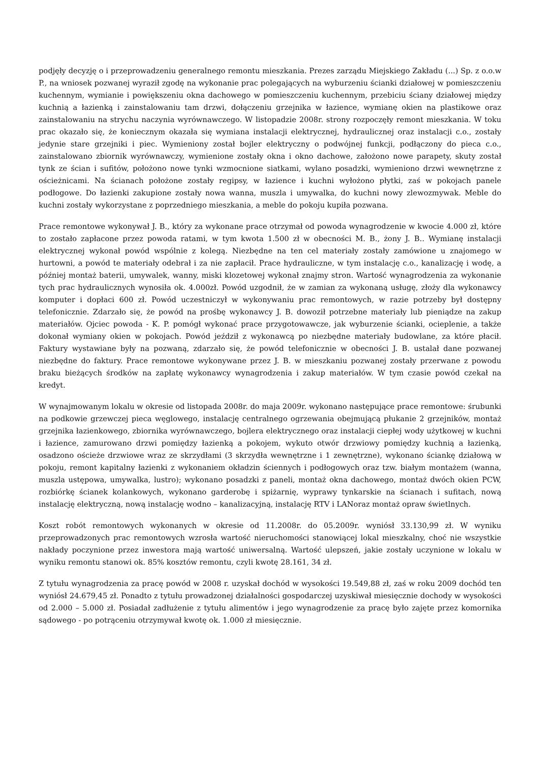podjęły decyzję o i przeprowadzeniu generalnego remontu mieszkania. Prezes zarządu Miejskiego Zakładu (...) Sp. z o.o.w P., na wniosek pozwanej wyraził zgodę na wykonanie prac polegających na wyburzeniu ścianki działowej w pomieszczeniu kuchennym, wymianie i powiększeniu okna dachowego w pomieszczeniu kuchennym, przebiciu ściany działowej między kuchnią a łazienką i zainstalowaniu tam drzwi, dołączeniu grzejnika w łazience, wymianę okien na plastikowe oraz zainstalowaniu na strychu naczynia wyrównawczego. W listopadzie 2008r. strony rozpoczęły remont mieszkania. W toku prac okazało się, że koniecznym okazała się wymiana instalacji elektrycznej, hydraulicznej oraz instalacji c.o., zostały jedynie stare grzejniki i piec. Wymieniony został bojler elektryczny o podwójnej funkcji, podłączony do pieca c.o., zainstalowano zbiornik wyrównawczy, wymienione zostały okna i okno dachowe, założono nowe parapety, skuty został tynk ze ścian i sufitów, położono nowe tynki wzmocnione siatkami, wylano posadzki, wymieniono drzwi wewnętrzne z ościeżnicami. Na ścianach położone zostały regipsy, w łazience i kuchni wyłożono płytki, zaś w pokojach panele podłogowe. Do łazienki zakupione zostały nowa wanna, muszla i umywalka, do kuchni nowy zlewozmywak. Meble do kuchni zostały wykorzystane z poprzedniego mieszkania, a meble do pokoju kupiła pozwana.
Prace remontowe wykonywał J. B., który za wykonane prace otrzymał od powoda wynagrodzenie w kwocie 4.000 zł, które to zostało zapłacone przez powoda ratami, w tym kwota 1.500 zł w obecności M. B., żony J. B.. Wymianę instalacji elektrycznej wykonał powód wspólnie z kolegą. Niezbędne na ten cel materiały zostały zamówione u znajomego w hurtowni, a powód te materiały odebrał i za nie zapłacił. Prace hydrauliczne, w tym instalację c.o., kanalizację i wodę, a później montaż baterii, umywalek, wanny, miski klozetowej wykonał znajmy stron. Wartość wynagrodzenia za wykonanie tych prac hydraulicznych wynosiła ok. 4.000zł. Powód uzgodnił, że w zamian za wykonaną usługę, złoży dla wykonawcy komputer i dopłaci 600 zł. Powód uczestniczył w wykonywaniu prac remontowych, w razie potrzeby był dostępny telefonicznie. Zdarzało się, że powód na prośbę wykonawcy J. B. dowoził potrzebne materiały lub pieniądze na zakup materiałów. Ojciec powoda - K. P. pomógł wykonać prace przygotowawcze, jak wyburzenie ścianki, ocieplenie, a także dokonał wymiany okien w pokojach. Powód jeździł z wykonawcą po niezbędne materiały budowlane, za które płacił. Faktury wystawiane były na pozwaną, zdarzało się, że powód telefonicznie w obecności J. B. ustalał dane pozwanej niezbędne do faktury. Prace remontowe wykonywane przez J. B. w mieszkaniu pozwanej zostały przerwane z powodu braku bieżących środków na zapłatę wykonawcy wynagrodzenia i zakup materiałów. W tym czasie powód czekał na kredyt.
W wynajmowanym lokalu w okresie od listopada 2008r. do maja 2009r. wykonano następujące prace remontowe: śrubunki na podkowie grzewczej pieca węglowego, instalację centralnego ogrzewania obejmującą płukanie 2 grzejników, montaż grzejnika łazienkowego, zbiornika wyrównawczego, bojlera elektrycznego oraz instalacji ciepłej wody użytkowej w kuchni i łazience, zamurowano drzwi pomiędzy łazienką a pokojem, wykuto otwór drzwiowy pomiędzy kuchnią a łazienką, osadzono ościeże drzwiowe wraz ze skrzydłami (3 skrzydła wewnętrzne i 1 zewnętrzne), wykonano ściankę działową w pokoju, remont kapitalny łazienki z wykonaniem okładzin ściennych i podłogowych oraz tzw. białym montażem (wanna, muszla ustępowa, umywalka, lustro); wykonano posadzki z paneli, montaż okna dachowego, montaż dwóch okien PCW, rozbiórkę ścianek kolankowych, wykonano garderobę i spiżarnię, wyprawy tynkarskie na ścianach i sufitach, nową instalację elektryczną, nową instalację wodno – kanalizacyjną, instalację RTV i LANoraz montaż opraw świetlnych.
Koszt robót remontowych wykonanych w okresie od 11.2008r. do 05.2009r. wyniósł 33.130,99 zł. W wyniku przeprowadzonych prac remontowych wzrosła wartość nieruchomości stanowiącej lokal mieszkalny, choć nie wszystkie nakłady poczynione przez inwestora mają wartość uniwersalną. Wartość ulepszeń, jakie zostały uczynione w lokalu w wyniku remontu stanowi ok. 85% kosztów remontu, czyli kwotę 28.161, 34 zł.
Z tytułu wynagrodzenia za pracę powód w 2008 r. uzyskał dochód w wysokości 19.549,88 zł, zaś w roku 2009 dochód ten wyniósł 24.679,45 zł. Ponadto z tytułu prowadzonej działalności gospodarczej uzyskiwał miesięcznie dochody w wysokości od 2.000 – 5.000 zł. Posiadał zadłużenie z tytułu alimentów i jego wynagrodzenie za pracę było zajęte przez komornika sądowego - po potrąceniu otrzymywał kwotę ok. 1.000 zł miesięcznie.